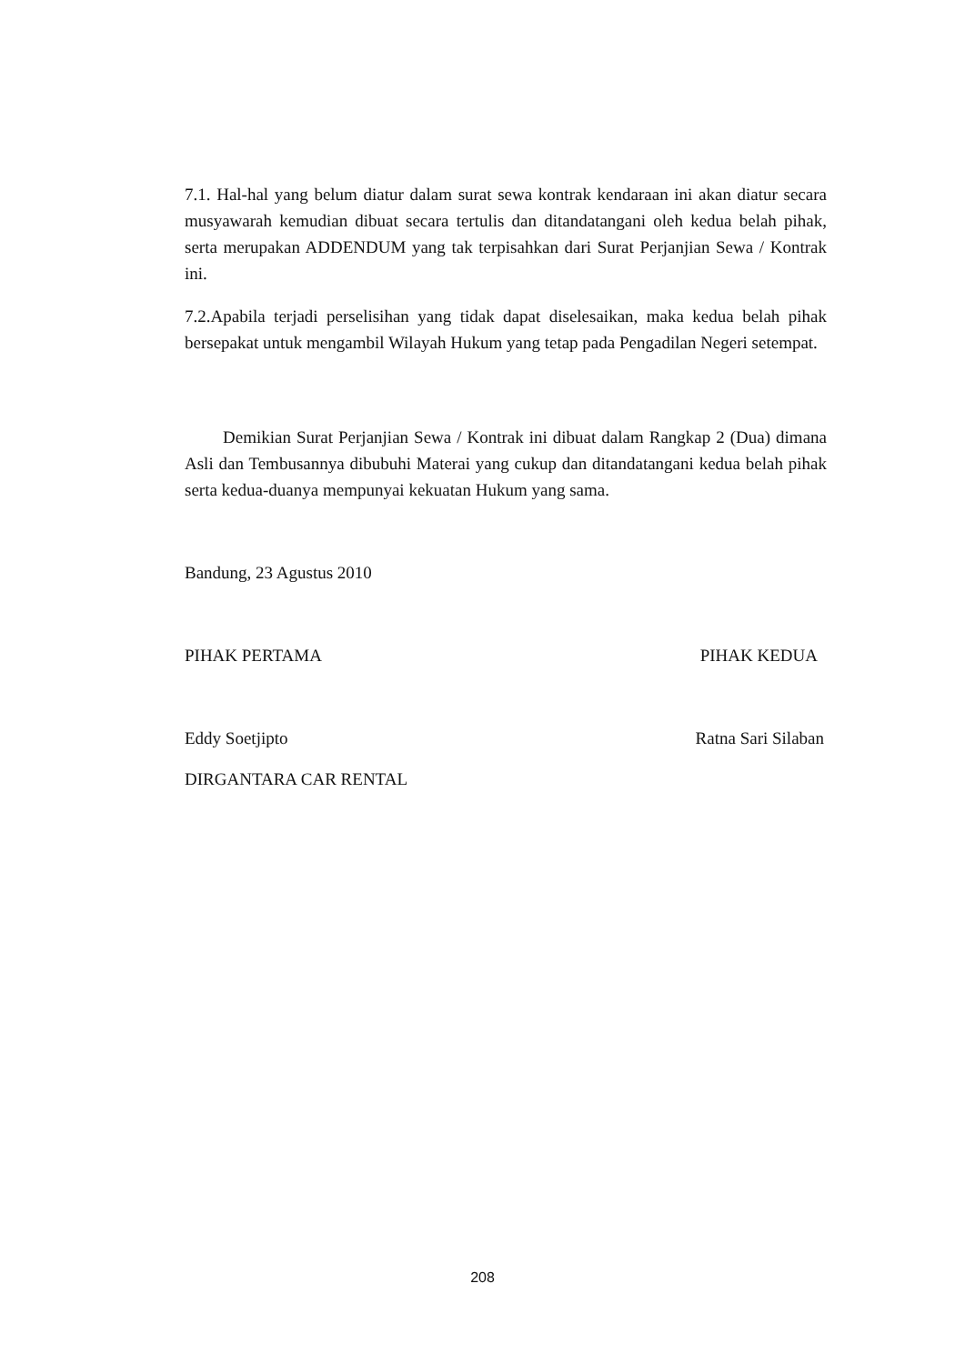7.1. Hal-hal yang belum diatur dalam surat sewa kontrak kendaraan ini akan diatur secara musyawarah kemudian dibuat secara tertulis dan ditandatangani oleh kedua belah pihak, serta merupakan ADDENDUM yang tak terpisahkan dari Surat Perjanjian Sewa / Kontrak ini.
7.2.Apabila terjadi perselisihan yang tidak dapat diselesaikan, maka kedua belah pihak bersepakat untuk mengambil Wilayah Hukum yang tetap pada Pengadilan Negeri setempat.
Demikian Surat Perjanjian Sewa / Kontrak ini dibuat dalam Rangkap 2 (Dua) dimana Asli dan Tembusannya dibubuhi Materai yang cukup dan ditandatangani kedua belah pihak serta kedua-duanya mempunyai kekuatan Hukum yang sama.
Bandung, 23 Agustus 2010
PIHAK PERTAMA PIHAK KEDUA
Eddy Soetjipto Ratna Sari Silaban
DIRGANTARA CAR RENTAL
208